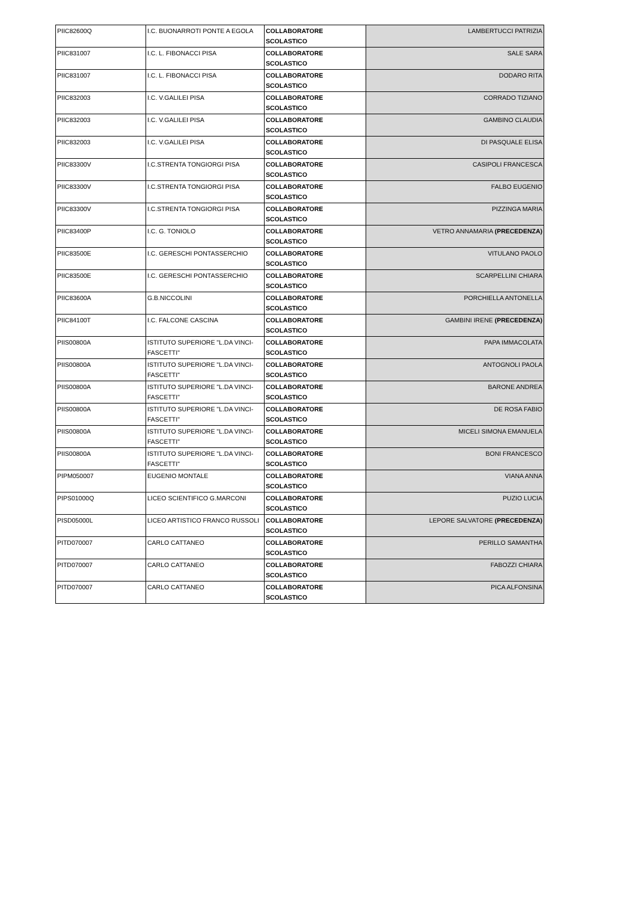| PIIC82600Q | I.C. BUONARROTI PONTE A EGOLA | COLLABORATORE SCOLASTICO | LAMBERTUCCI PATRIZIA |
| PIIC831007 | I.C. L. FIBONACCI PISA | COLLABORATORE SCOLASTICO | SALE SARA |
| PIIC831007 | I.C. L. FIBONACCI PISA | COLLABORATORE SCOLASTICO | DODARO RITA |
| PIIC832003 | I.C. V.GALILEI PISA | COLLABORATORE SCOLASTICO | CORRADO TIZIANO |
| PIIC832003 | I.C. V.GALILEI PISA | COLLABORATORE SCOLASTICO | GAMBINO CLAUDIA |
| PIIC832003 | I.C. V.GALILEI PISA | COLLABORATORE SCOLASTICO | DI PASQUALE ELISA |
| PIIC83300V | I.C.STRENTA TONGIORGI PISA | COLLABORATORE SCOLASTICO | CASIPOLI FRANCESCA |
| PIIC83300V | I.C.STRENTA TONGIORGI PISA | COLLABORATORE SCOLASTICO | FALBO EUGENIO |
| PIIC83300V | I.C.STRENTA TONGIORGI PISA | COLLABORATORE SCOLASTICO | PIZZINGA MARIA |
| PIIC83400P | I.C. G. TONIOLO | COLLABORATORE SCOLASTICO | VETRO ANNAMARIA (PRECEDENZA) |
| PIIC83500E | I.C. GERESCHI PONTASSERCHIO | COLLABORATORE SCOLASTICO | VITULANO PAOLO |
| PIIC83500E | I.C. GERESCHI PONTASSERCHIO | COLLABORATORE SCOLASTICO | SCARPELLINI CHIARA |
| PIIC83600A | G.B.NICCOLINI | COLLABORATORE SCOLASTICO | PORCHIELLA ANTONELLA |
| PIIC84100T | I.C. FALCONE CASCINA | COLLABORATORE SCOLASTICO | GAMBINI IRENE (PRECEDENZA) |
| PIIS00800A | ISTITUTO SUPERIORE "L.DA VINCI-FASCETTI" | COLLABORATORE SCOLASTICO | PAPA IMMACOLATA |
| PIIS00800A | ISTITUTO SUPERIORE "L.DA VINCI-FASCETTI" | COLLABORATORE SCOLASTICO | ANTOGNOLI PAOLA |
| PIIS00800A | ISTITUTO SUPERIORE "L.DA VINCI-FASCETTI" | COLLABORATORE SCOLASTICO | BARONE ANDREA |
| PIIS00800A | ISTITUTO SUPERIORE "L.DA VINCI-FASCETTI" | COLLABORATORE SCOLASTICO | DE ROSA FABIO |
| PIIS00800A | ISTITUTO SUPERIORE "L.DA VINCI-FASCETTI" | COLLABORATORE SCOLASTICO | MICELI SIMONA EMANUELA |
| PIIS00800A | ISTITUTO SUPERIORE "L.DA VINCI-FASCETTI" | COLLABORATORE SCOLASTICO | BONI FRANCESCO |
| PIPM050007 | EUGENIO MONTALE | COLLABORATORE SCOLASTICO | VIANA ANNA |
| PIPS01000Q | LICEO SCIENTIFICO G.MARCONI | COLLABORATORE SCOLASTICO | PUZIO LUCIA |
| PISD05000L | LICEO ARTISTICO FRANCO RUSSOLI | COLLABORATORE SCOLASTICO | LEPORE SALVATORE (PRECEDENZA) |
| PITD070007 | CARLO CATTANEO | COLLABORATORE SCOLASTICO | PERILLO SAMANTHA |
| PITD070007 | CARLO CATTANEO | COLLABORATORE SCOLASTICO | FABOZZI CHIARA |
| PITD070007 | CARLO CATTANEO | COLLABORATORE SCOLASTICO | PICA ALFONSINA |